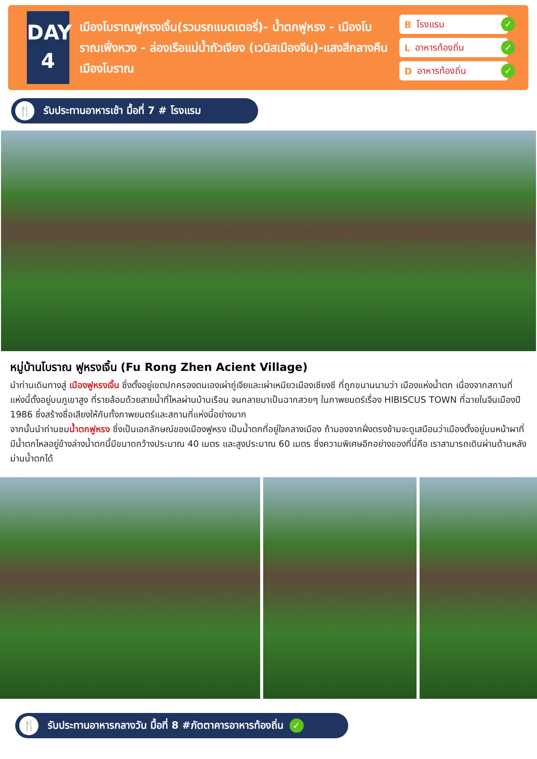DAY
4
เมืองโบราณฟูหรงเจิ้น(รวมรถแบตเตอรี่)- น้ำตกฟูหรง - เมืองโบราณเฟิ่งหวง - ล่องเรือแม่น้ำถัวเจียง (เวนิสเมืองจีน)-แสงสีกลางคืนเมืองโบราณ
B โรงแรม ✓
L อาหารท้องถิ่น ✓
D อาหารท้องถิ่น ✓
🍴 รับประทานอาหารเช้า มื้อที่ 7 # โรงแรม
หมู่บ้านโบราณ ฟูหรงเจิ้น (Fu Rong Zhen Acient Village)
นำท่านเดินทางสู่ เมืองฟูหรงเจิ้น ซึ่งตั้งอยู่เขตปกครองตนเองเผ่าถู่เจียและเผ่าเหมียวเมืองเซียงซี ที่ถูกขนานนามว่า เมืองแห่งน้ำตก เนื่องจากสถานที่แห่งนี้ตั้งอยู่บนภูเขาสูง ที่รายล้อมด้วยสายน้ำที่ไหลผ่านบ้านเรือน จนกลายมาเป็นฉากสวยๆ ในภาพยนตร์เรื่อง HIBISCUS TOWN ที่ฉายในจีนเมืองปี 1986 ซึ่งสร้างชื่อเสียงให้กับทั้งภาพยนตร์และสถานที่แห่งนี้อย่างมาก
จากนั้นนำท่านชมน้ำตกฟูหรง ซึ่งเป็นเอกลักษณ์ของเมืองฟูหรง เป็นน้ำตกที่อยู่ใจกลางเมือง ถ้ามองจากฝั่งตรงข้ามจะดูเสมือนว่าเมืองตั้งอยู่บนหน้าผาที่มีน้ำตกไหลอยู่ข้างล่างน้ำตกนี้มีขนาดกว้างประมาณ 40 เมตร และสูงประมาณ 60 เมตร ซึ่งความพิเศษอีกอย่างของที่นี่คือ เราสามารถเดินผ่านด้านหลังม่านน้ำตกได้
🍴 รับประทานอาหารกลางวัน มื้อที่ 8 #ภัตตาคารอาหารท้องถิ่น ✓